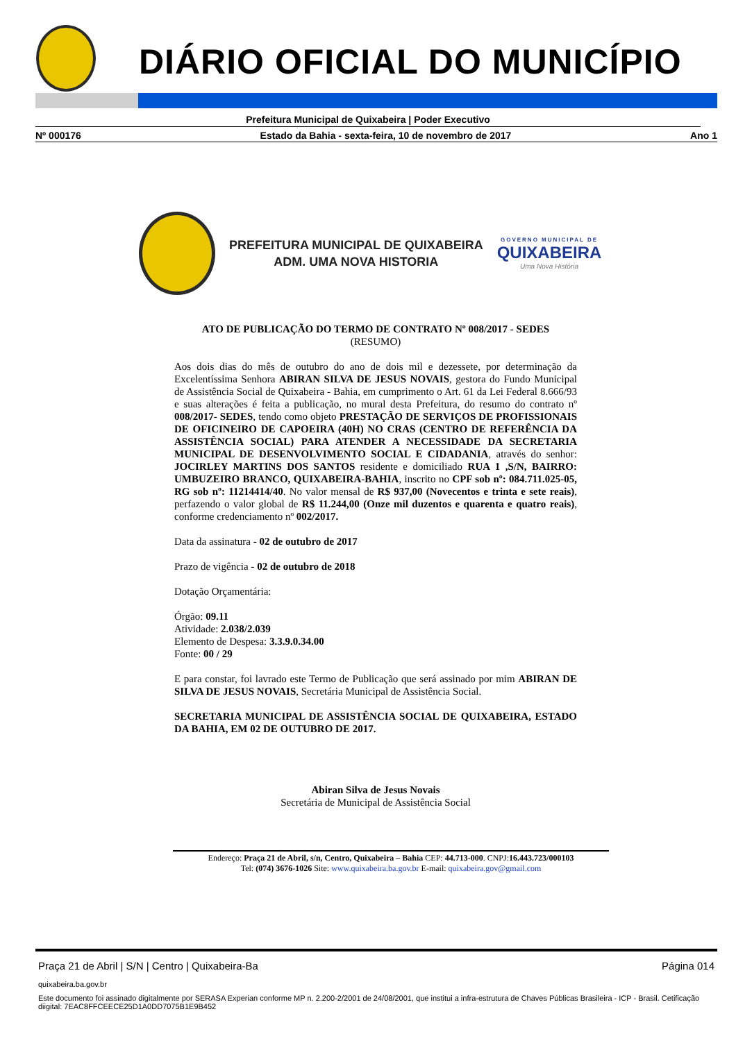DIÁRIO OFICIAL DO MUNICÍPIO
Prefeitura Municipal de Quixabeira | Poder Executivo
Nº 000176 Estado da Bahia - sexta-feira, 10 de novembro de 2017 Ano 1
PREFEITURA MUNICIPAL DE QUIXABEIRA
ADM. UMA NOVA HISTORIA
GOVERNO MUNICIPAL DE
QUIXABEIRA
Uma Nova História
ATO DE PUBLICAÇÃO DO TERMO DE CONTRATO Nº 008/2017 - SEDES
(RESUMO)
Aos dois dias do mês de outubro do ano de dois mil e dezessete, por determinação da Excelentíssima Senhora ABIRAN SILVA DE JESUS NOVAIS, gestora do Fundo Municipal de Assistência Social de Quixabeira - Bahia, em cumprimento o Art. 61 da Lei Federal 8.666/93 e suas alterações é feita a publicação, no mural desta Prefeitura, do resumo do contrato nº 008/2017- SEDES, tendo como objeto PRESTAÇÃO DE SERVIÇOS DE PROFISSIONAIS DE OFICINEIRO DE CAPOEIRA (40H) NO CRAS (CENTRO DE REFERÊNCIA DA ASSISTÊNCIA SOCIAL) PARA ATENDER A NECESSIDADE DA SECRETARIA MUNICIPAL DE DESENVOLVIMENTO SOCIAL E CIDADANIA, através do senhor: JOCIRLEY MARTINS DOS SANTOS residente e domiciliado RUA 1 ,S/N, BAIRRO: UMBUZEIRO BRANCO, QUIXABEIRA-BAHIA, inscrito no CPF sob nº: 084.711.025-05, RG sob nº: 11214414/40. No valor mensal de R$ 937,00 (Novecentos e trinta e sete reais), perfazendo o valor global de R$ 11.244,00 (Onze mil duzentos e quarenta e quatro reais), conforme credenciamento nº 002/2017.
Data da assinatura - 02 de outubro de 2017
Prazo de vigência - 02 de outubro de 2018
Dotação Orçamentária:
Órgão: 09.11
Atividade: 2.038/2.039
Elemento de Despesa: 3.3.9.0.34.00
Fonte: 00 / 29
E para constar, foi lavrado este Termo de Publicação que será assinado por mim ABIRAN DE SILVA DE JESUS NOVAIS, Secretária Municipal de Assistência Social.
SECRETARIA MUNICIPAL DE ASSISTÊNCIA SOCIAL DE QUIXABEIRA, ESTADO DA BAHIA, EM 02 DE OUTUBRO DE 2017.
Abiran Silva de Jesus Novais
Secretária de Municipal de Assistência Social
Endereço: Praça 21 de Abril, s/n, Centro, Quixabeira – Bahia CEP: 44.713-000. CNPJ:16.443.723/000103
Tel: (074) 3676-1026 Site: www.quixabeira.ba.gov.br E-mail: quixabeira.gov@gmail.com
Praça 21 de Abril | S/N | Centro | Quixabeira-Ba Página 014
quixabeira.ba.gov.br
Este documento foi assinado digitalmente por SERASA Experian conforme MP n. 2.200-2/2001 de 24/08/2001, que institui a infra-estrutura de Chaves Públicas Brasileira - ICP - Brasil. Cetificação diigital: 7EAC8FFCEECE25D1A0DD7075B1E9B452